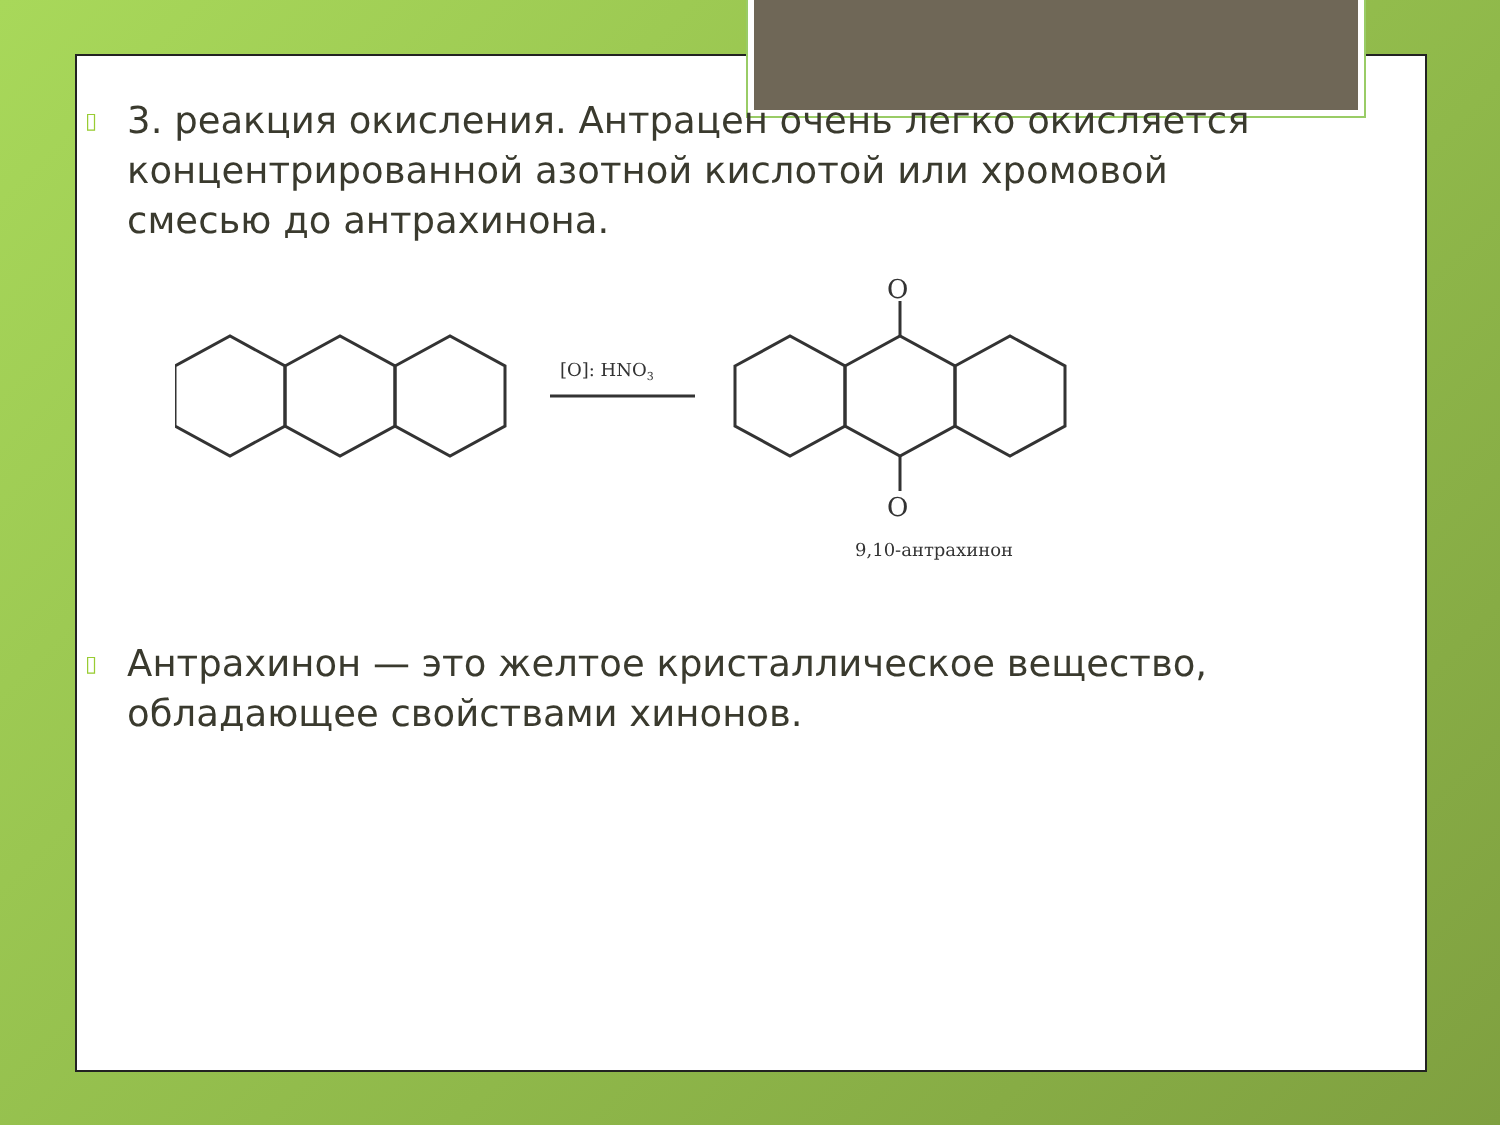▯
3. реакция окисления. Антрацен очень легко окисляется концентрированной азотной кислотой или хромовой смесью до антрахинона.
[O]: HNO3
O
O
9,10-антрахинон
▯
Антрахинон — это желтое кристаллическое вещество, обладающее свойствами хинонов.